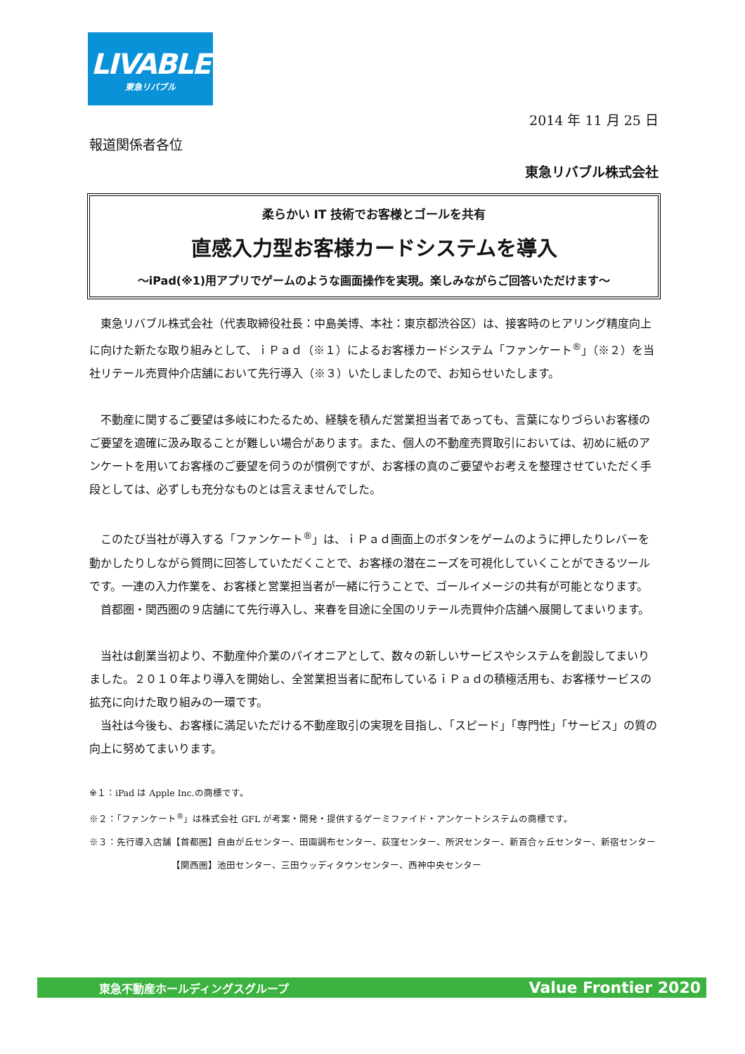LIVABLE
東急リバブル
2014 年 11 月 25 日
報道関係者各位
東急リバブル株式会社
柔らかい IT 技術でお客様とゴールを共有
直感入力型お客様カードシステムを導入
～iPad(※1)用アプリでゲームのような画面操作を実現。楽しみながらご回答いただけます～
東急リバブル株式会社（代表取締役社長：中島美博、本社：東京都渋谷区）は、接客時のヒアリング精度向上に向けた新たな取り組みとして、ｉＰａｄ（※１）によるお客様カードシステム「ファンケート<sup>®</sup>」（※２）を当社リテール売買仲介店舗において先行導入（※３）いたしましたので、お知らせいたします。
不動産に関するご要望は多岐にわたるため、経験を積んだ営業担当者であっても、言葉になりづらいお客様のご要望を適確に汲み取ることが難しい場合があります。また、個人の不動産売買取引においては、初めに紙のアンケートを用いてお客様のご要望を伺うのが慣例ですが、お客様の真のご要望やお考えを整理させていただく手段としては、必ずしも充分なものとは言えませんでした。
このたび当社が導入する「ファンケート<sup>®</sup>」は、ｉＰａｄ画面上のボタンをゲームのように押したりレバーを動かしたりしながら質問に回答していただくことで、お客様の潜在ニーズを可視化していくことができるツールです。一連の入力作業を、お客様と営業担当者が一緒に行うことで、ゴールイメージの共有が可能となります。
首都圏・関西圏の９店舗にて先行導入し、来春を目途に全国のリテール売買仲介店舗へ展開してまいります。
当社は創業当初より、不動産仲介業のパイオニアとして、数々の新しいサービスやシステムを創設してまいりました。２０１０年より導入を開始し、全営業担当者に配布しているｉＰａｄの積極活用も、お客様サービスの拡充に向けた取り組みの一環です。
当社は今後も、お客様に満足いただける不動産取引の実現を目指し、「スピード」「専門性」「サービス」の質の向上に努めてまいります。
※１：iPad は Apple Inc.の商標です。
※２：「ファンケート<sup>®</sup>」は株式会社 GFL が考案・開発・提供するゲーミファイド・アンケートシステムの商標です。
※３：先行導入店舗【首都圏】自由が丘センター、田園調布センター、荻窪センター、所沢センター、新百合ヶ丘センター、新宿センター
【関西圏】池田センター、三田ウッディタウンセンター、西神中央センター
東急不動産ホールディングスグループ Value Frontier 2020